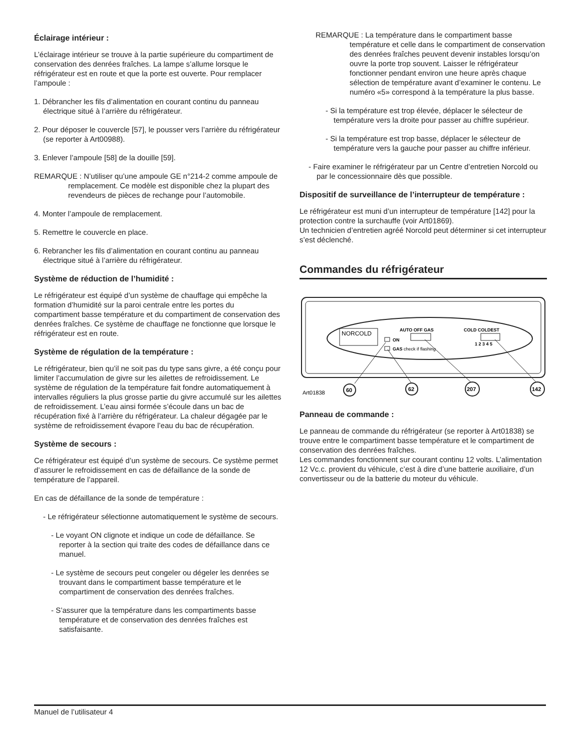Éclairage intérieur :
L’éclairage intérieur se trouve à la partie supérieure du compartiment de conservation des denrées fraîches. La lampe s’allume lorsque le réfrigérateur est en route et que la porte est ouverte. Pour remplacer l’ampoule :
1. Débrancher les fils d’alimentation en courant continu du panneau électrique situé à l’arrière du réfrigérateur.
2. Pour déposer le couvercle [57], le pousser vers l’arrière du réfrigérateur (se reporter à Art00988).
3. Enlever l’ampoule [58] de la douille [59].
REMARQUE : N’utiliser qu’une ampoule GE n°214-2 comme ampoule de remplacement. Ce modèle est disponible chez la plupart des revendeurs de pièces de rechange pour l’automobile.
4. Monter l’ampoule de remplacement.
5. Remettre le couvercle en place.
6. Rebrancher les fils d’alimentation en courant continu au panneau électrique situé à l’arrière du réfrigérateur.
Système de réduction de l’humidité :
Le réfrigérateur est équipé d’un système de chauffage qui empêche la formation d’humidité sur la paroi centrale entre les portes du compartiment basse température et du compartiment de conservation des denrées fraîches. Ce système de chauffage ne fonctionne que lorsque le réfrigérateur est en route.
Système de régulation de la température :
Le réfrigérateur, bien qu’il ne soit pas du type sans givre, a été conçu pour limiter l’accumulation de givre sur les ailettes de refroidissement. Le système de régulation de la température fait fondre automatiquement à intervalles réguliers la plus grosse partie du givre accumulé sur les ailettes de refroidissement. L’eau ainsi formée s’écoule dans un bac de récupération fixé à l’arrière du réfrigérateur. La chaleur dégagée par le système de refroidissement évapore l’eau du bac de récupération.
Système de secours :
Ce réfrigérateur est équipé d’un système de secours. Ce système permet d’assurer le refroidissement en cas de défaillance de la sonde de température de l’appareil.
En cas de défaillance de la sonde de température :
- Le réfrigérateur sélectionne automatiquement le système de secours.
- Le voyant ON clignote et indique un code de défaillance. Se reporter à la section qui traite des codes de défaillance dans ce manuel.
- Le système de secours peut congeler ou dégeler les denrées se trouvant dans le compartiment basse température et le compartiment de conservation des denrées fraîches.
- S’assurer que la température dans les compartiments basse température et de conservation des denrées fraîches est satisfaisante.
REMARQUE : La température dans le compartiment basse température et celle dans le compartiment de conservation des denrées fraîches peuvent devenir instables lorsqu’on ouvre la porte trop souvent. Laisser le réfrigérateur fonctionner pendant environ une heure après chaque sélection de température avant d’examiner le contenu. Le numéro «5» correspond à la température la plus basse.
- Si la température est trop élevée, déplacer le sélecteur de température vers la droite pour passer au chiffre supérieur.
- Si la température est trop basse, déplacer le sélecteur de température vers la gauche pour passer au chiffre inférieur.
- Faire examiner le réfrigérateur par un Centre d’entretien Norcold ou par le concessionnaire dès que possible.
Dispositif de surveillance de l’interrupteur de température :
Le réfrigérateur est muni d’un interrupteur de température [142] pour la protection contre la surchauffe (voir Art01869).
Un technicien d’entretien agréé Norcold peut déterminer si cet interrupteur s’est déclenché.
Commandes du réfrigérateur
NORCOLD
AUTO OFF GAS
ON
GAS check if flashing
COLD COLDEST
1 2 3 4 5
60
62
207
142
Art01838
Panneau de commande :
Le panneau de commande du réfrigérateur (se reporter à Art01838) se trouve entre le compartiment basse température et le compartiment de conservation des denrées fraîches.
Les commandes fonctionnent sur courant continu 12 volts. L’alimentation 12 Vc.c. provient du véhicule, c’est à dire d’une batterie auxiliaire, d’un convertisseur ou de la batterie du moteur du véhicule.
Manuel de l’utilisateur 4